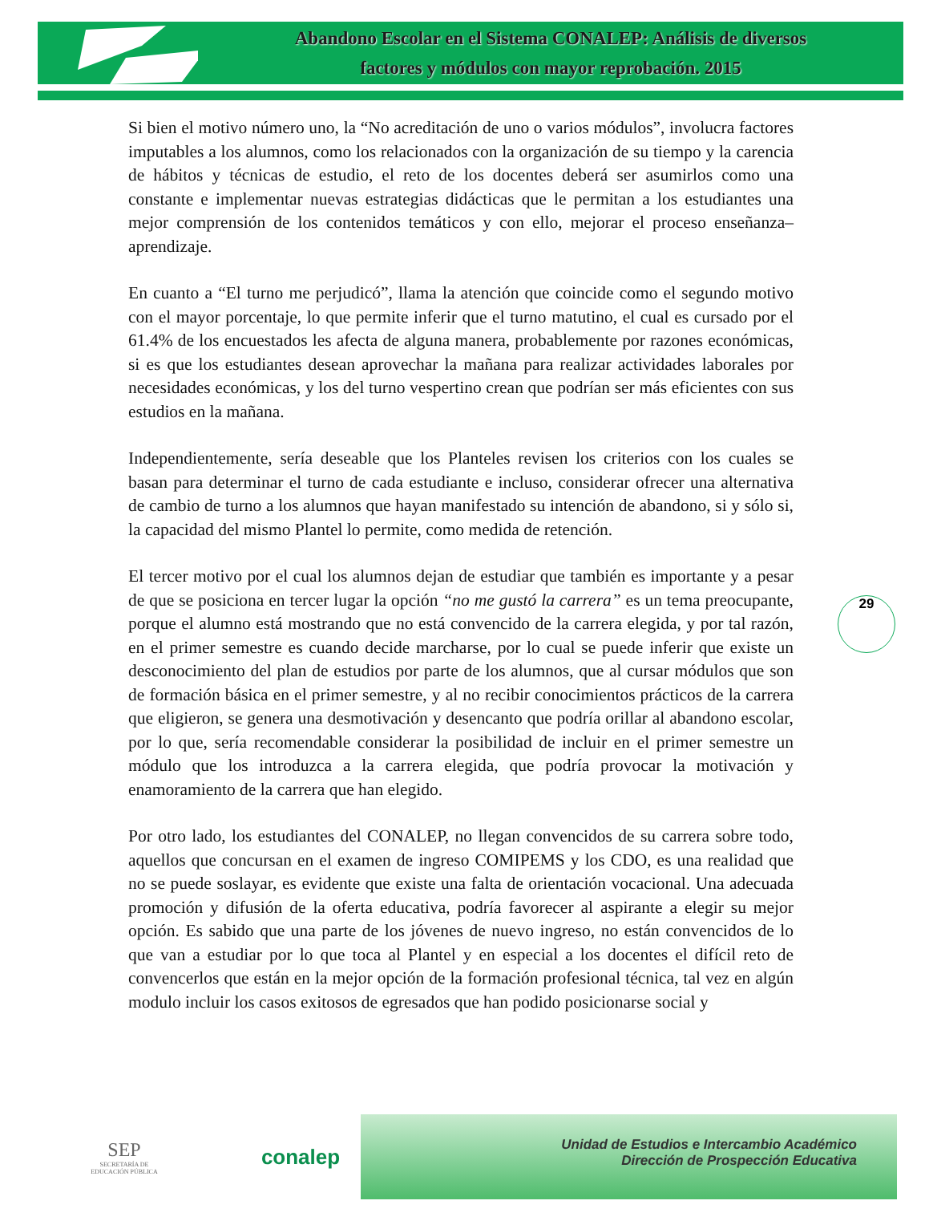Abandono Escolar en el Sistema CONALEP: Análisis de diversos
factores y módulos con mayor reprobación. 2015
29
Si bien el motivo número uno, la “No acreditación de uno o varios módulos”, involucra factores imputables a los alumnos, como los relacionados con la organización de su tiempo y la carencia de hábitos y técnicas de estudio, el reto de los docentes deberá ser asumirlos como una constante e implementar nuevas estrategias didácticas que le permitan a los estudiantes una mejor comprensión de los contenidos temáticos y con ello, mejorar el proceso enseñanza–aprendizaje.
En cuanto a “El turno me perjudicó”, llama la atención que coincide como el segundo motivo con el mayor porcentaje, lo que permite inferir que el turno matutino, el cual es cursado por el 61.4% de los encuestados les afecta de alguna manera, probablemente por razones económicas, si es que los estudiantes desean aprovechar la mañana para realizar actividades laborales por necesidades económicas, y los del turno vespertino crean que podrían ser más eficientes con sus estudios en la mañana.
Independientemente, sería deseable que los Planteles revisen los criterios con los cuales se basan para determinar el turno de cada estudiante e incluso, considerar ofrecer una alternativa de cambio de turno a los alumnos que hayan manifestado su intención de abandono, si y sólo si, la capacidad del mismo Plantel lo permite, como medida de retención.
El tercer motivo por el cual los alumnos dejan de estudiar que también es importante y a pesar de que se posiciona en tercer lugar la opción “no me gustó la carrera” es un tema preocupante, porque el alumno está mostrando que no está convencido de la carrera elegida, y por tal razón, en el primer semestre es cuando decide marcharse, por lo cual se puede inferir que existe un desconocimiento del plan de estudios por parte de los alumnos, que al cursar módulos que son de formación básica en el primer semestre, y al no recibir conocimientos prácticos de la carrera que eligieron, se genera una desmotivación y desencanto que podría orillar al abandono escolar, por lo que, sería recomendable considerar la posibilidad de incluir en el primer semestre un módulo que los introduzca a la carrera elegida, que podría provocar la motivación y enamoramiento de la carrera que han elegido.
Por otro lado, los estudiantes del CONALEP, no llegan convencidos de su carrera sobre todo, aquellos que concursan en el examen de ingreso COMIPEMS y los CDO, es una realidad que no se puede soslayar, es evidente que existe una falta de orientación vocacional. Una adecuada promoción y difusión de la oferta educativa, podría favorecer al aspirante a elegir su mejor opción. Es sabido que una parte de los jóvenes de nuevo ingreso, no están convencidos de lo que van a estudiar por lo que toca al Plantel y en especial a los docentes el difícil reto de convencerlos que están en la mejor opción de la formación profesional técnica, tal vez en algún modulo incluir los casos exitosos de egresados que han podido posicionarse social y
SEP
SECRETARÍA DE
EDUCACIÓN PÚBLICA
conalep
Unidad de Estudios e Intercambio Académico
Dirección de Prospección Educativa